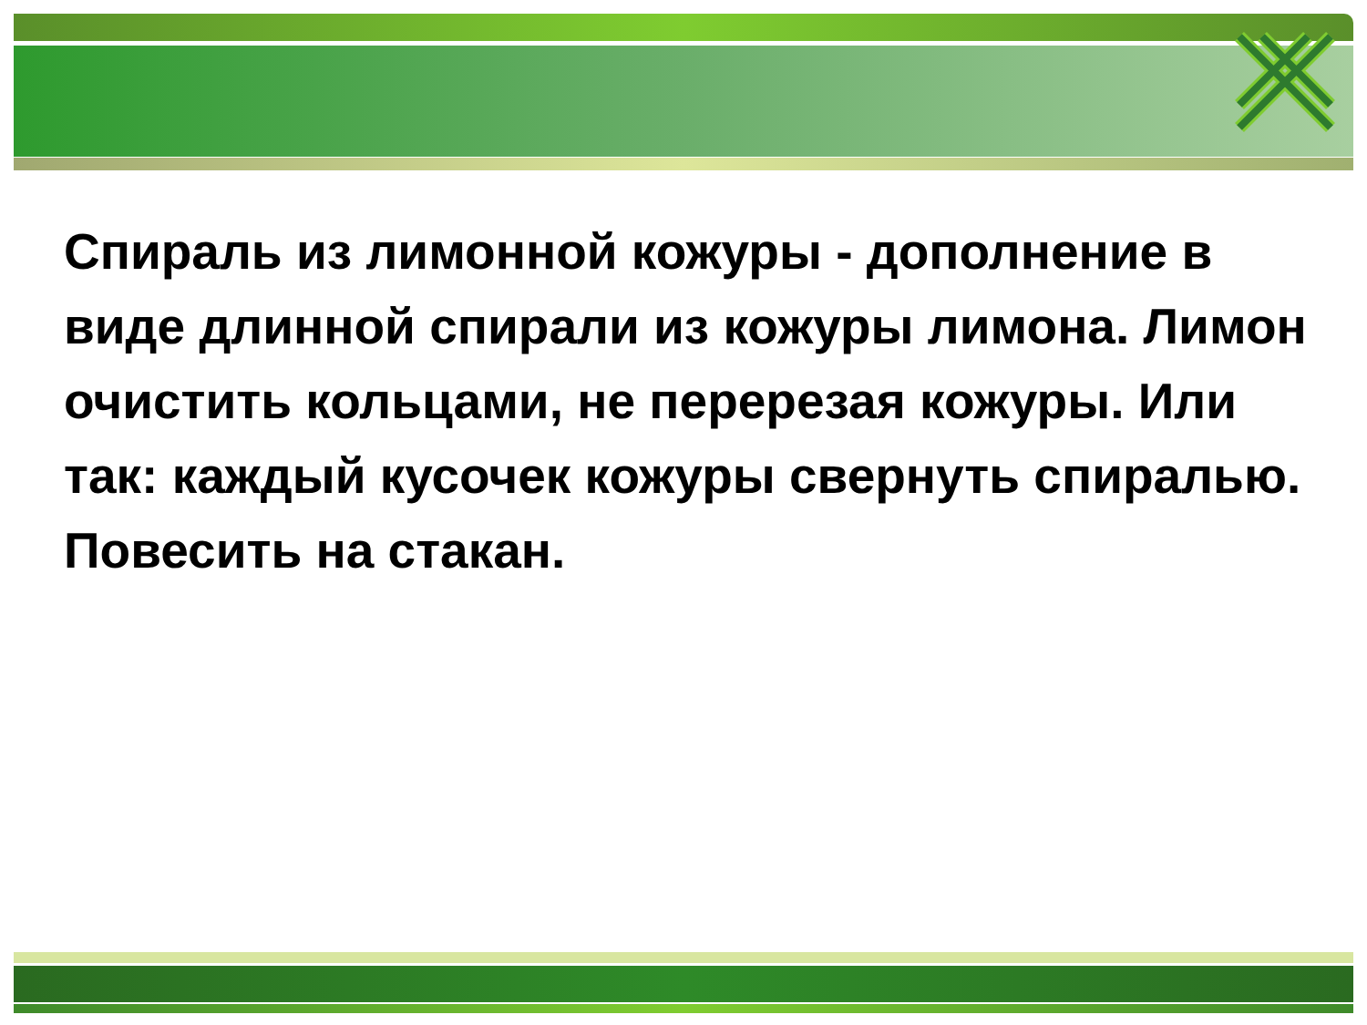Спираль из лимонной кожуры - дополнение в виде длинной спирали из кожуры лимона. Лимон очистить кольцами, не перерезая кожуры. Или так: каждый кусочек кожуры свернуть спиралью. Повесить на стакан.